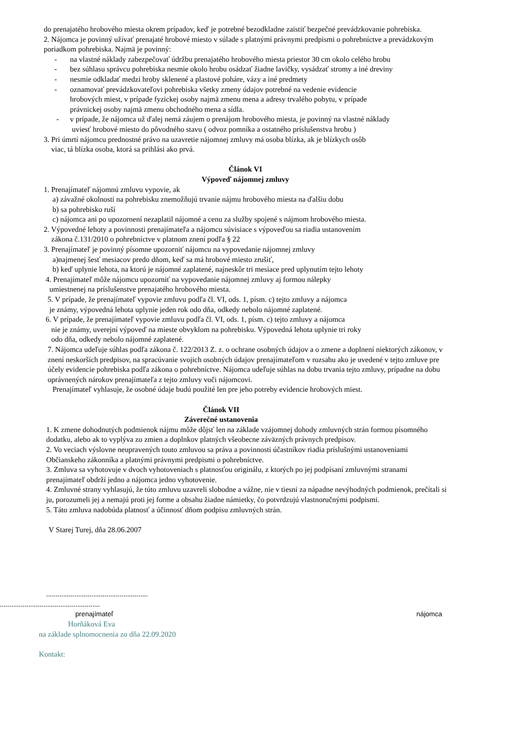do prenajatého hrobového miesta okrem prípadov, keď je potrebné bezodkladne zaistiť bezpečné prevádzkovanie pohrebiska.
2. Nájomca je povinný užívať prenajaté hrobové miesto v súlade s platnými právnymi predpismi o pohrebníctve a prevádzkovým poriadkom pohrebiska. Najmä je povinný:
- na vlastné náklady zabezpečovať údržbu prenajatého hrobového miesta priestor 30 cm okolo celého hrobu
- bez súhlasu správcu pohrebiska nesmie okolo hrobu osádzať žiadne lavičky, vysádzať stromy a iné dreviny
- nesmie odkladať medzi hroby sklenené a plastové poháre, vázy a iné predmety
- oznamovať prevádzkovateľovi pohrebiska všetky zmeny údajov potrebné na vedenie evidencie
hrobových miest, v prípade fyzickej osoby najmä zmenu mena a adresy trvalého pobytu, v prípade
právnickej osoby najmä zmenu obchodného mena a sídla.
- v prípade, že nájomca už ďalej nemá záujem o prenájom hrobového miesta, je povinný na vlastné náklady
uviesť hrobové miesto do pôvodného stavu ( odvoz pomníka a ostatného príslušenstva hrobu )
3. Pri úmrtí nájomcu prednostné právo na uzavretie nájomnej zmluvy má osoba blízka, ak je blízkych osôb
viac, tá blízka osoba, ktorá sa prihlási ako prvá.
Článok VI
Výpoveď nájomnej zmluvy
1. Prenajímateľ nájomnú zmluvu vypovie, ak
a) závažné okolnosti na pohrebisku znemožňujú trvanie nájmu hrobového miesta na ďalšiu dobu
b) sa pohrebisko ruší
c) nájomca ani po upozornení nezaplatil nájomné a cenu za služby spojené s nájmom hrobového miesta.
2. Výpovedné lehoty a povinnosti prenajímateľa a nájomcu súvisiace s výpoveďou sa riadia ustanovením
zákona č.131/2010 o pohrebníctve v platnom znení podľa § 22
3. Prenajímateľ je povinný písomne upozorniť nájomcu na vypovedanie nájomnej zmluvy
a)najmenej šesť mesiacov predo dňom, keď sa má hrobové miesto zrušiť,
b) keď uplynie lehota, na ktorú je nájomné zaplatené, najneskôr tri mesiace pred uplynutím tejto lehoty
4. Prenajímateľ môže nájomcu upozorniť na vypovedanie nájomnej zmluvy aj formou nálepky
umiestnenej na príslušenstve prenajatého hrobového miesta.
5. V prípade, že prenajímateľ vypovie zmluvu podľa čl. VI, ods. 1, písm. c) tejto zmluvy a nájomca
je známy, výpovedná lehota uplynie jeden rok odo dňa, odkedy nebolo nájomné zaplatené.
6. V prípade, že prenajímateľ vypovie zmluvu podľa čl. VI, ods. 1, písm. c) tejto zmluvy a nájomca
nie je známy, uverejní výpoveď na mieste obvyklom na pohrebisku. Výpovedná lehota uplynie tri roky
odo dňa, odkedy nebolo nájomné zaplatené.
7. Nájomca udeľuje súhlas podľa zákona č. 122/2013 Z. z. o ochrane osobných údajov a o zmene a doplnení niektorých zákonov, v znení neskorších predpisov, na spracúvanie svojich osobných údajov prenajímateľom v rozsahu ako je uvedené v tejto zmluve pre účely evidencie pohrebiska podľa zákona o pohrebníctve. Nájomca udeľuje súhlas na dobu trvania tejto zmluvy, prípadne na dobu oprávnených nárokov prenajímateľa z tejto zmluvy voči nájomcovi.
Prenajímateľ vyhlasuje, že osobné údaje budú použité len pre jeho potreby evidencie hrobových miest.
Článok VII
Záverečné ustanovenia
1. K zmene dohodnutých podmienok nájmu môže dôjsť len na základe vzájomnej dohody zmluvných strán formou písomného dodatku, alebo ak to vyplýva zo zmien a doplnkov platných všeobecne záväzných právnych predpisov.
2. Vo veciach výslovne neupravených touto zmluvou sa práva a povinnosti účastníkov riadia príslušnými ustanoveniami Občianskeho zákonníka a platnými právnymi predpismi o pohrebníctve.
3. Zmluva sa vyhotovuje v dvoch vyhotoveniach s platnosťou originálu, z ktorých po jej podpísaní zmluvnými stranami prenajímateľ obdrží jedno a nájomca jedno vyhotovenie.
4. Zmluvné strany vyhlasujú, že túto zmluvu uzavreli slobodne a vážne, nie v tiesni za nápadne nevýhodných podmienok, prečítali si ju, porozumeli jej a nemajú proti jej forme a obsahu žiadne námietky, čo potvrdzujú vlastnoručnými podpismi.
5. Táto zmluva nadobúda platnosť a účinnosť dňom podpisu zmluvných strán.
V Starej Turej, dňa 28.06.2007
......................................................
.....................................................
prenajímateľ nájomca
Horňáková Eva
na základe splnomocnenia zo dňa 22.09.2020
Kontakt: